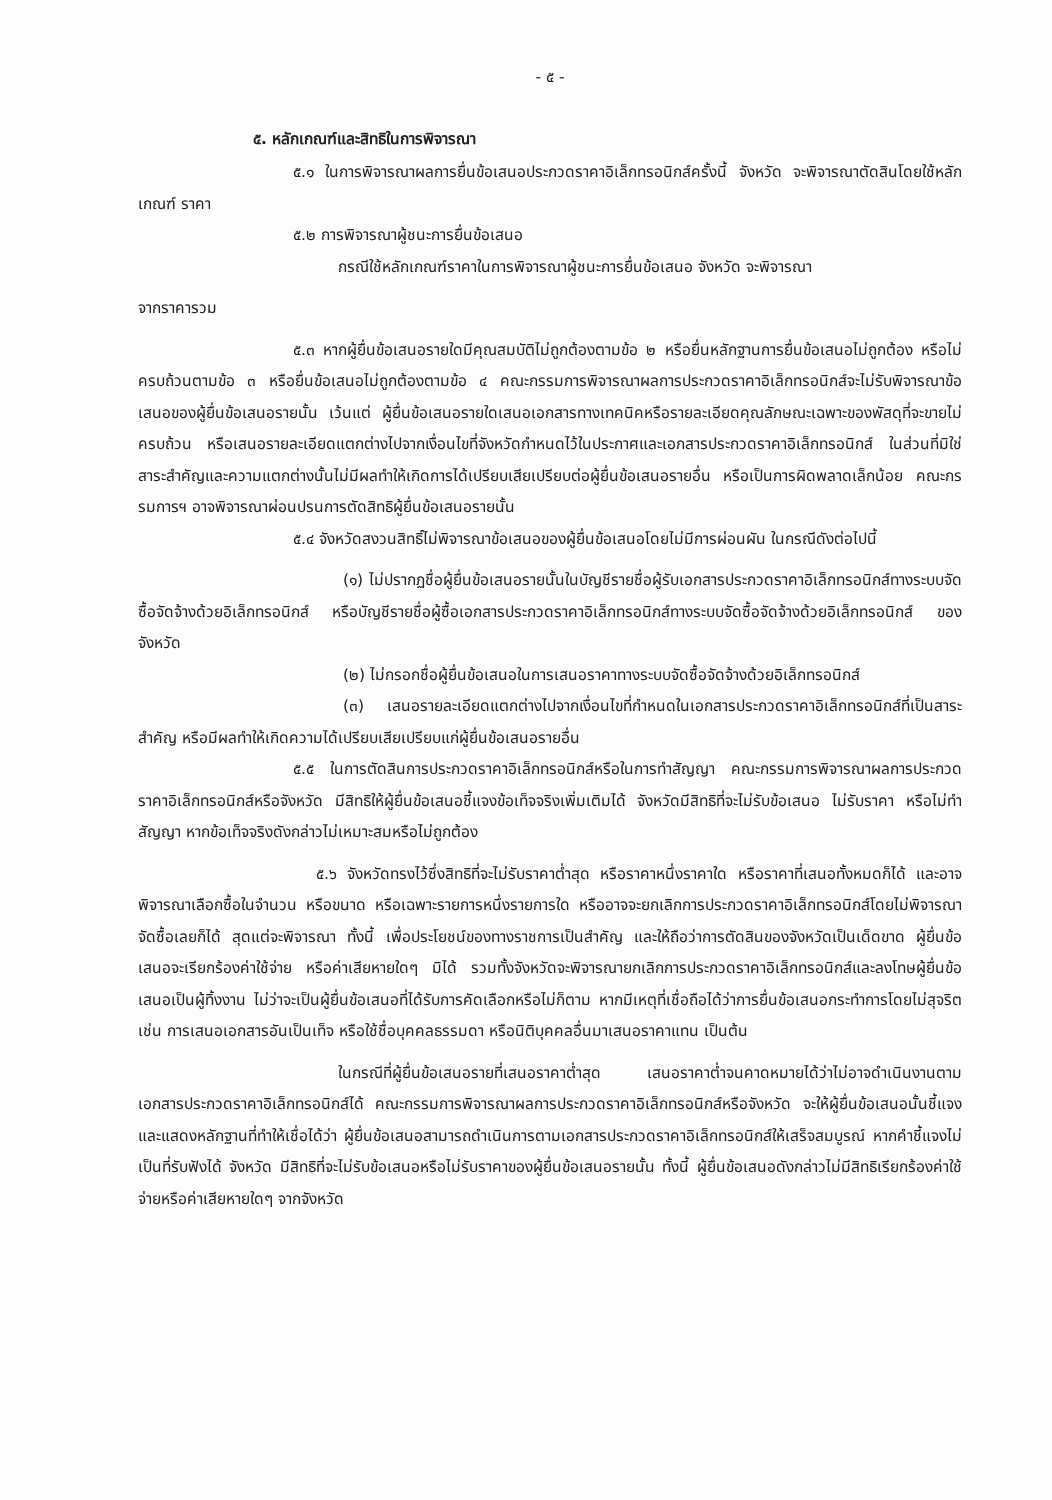- ๕ -
๕. หลักเกณฑ์และสิทธิในการพิจารณา
๕.๑ ในการพิจารณาผลการยื่นข้อเสนอประกวดราคาอิเล็กทรอนิกส์ครั้งนี้ จังหวัด จะพิจารณาตัดสินโดยใช้หลักเกณฑ์ ราคา
๕.๒ การพิจารณาผู้ชนะการยื่นข้อเสนอ
กรณีใช้หลักเกณฑ์ราคาในการพิจารณาผู้ชนะการยื่นข้อเสนอ จังหวัด จะพิจารณา
จากราคารวม
๕.๓ หากผู้ยื่นข้อเสนอรายใดมีคุณสมบัติไม่ถูกต้องตามข้อ ๒ หรือยื่นหลักฐานการยื่นข้อเสนอไม่ถูกต้อง หรือไม่ครบถ้วนตามข้อ ๓ หรือยื่นข้อเสนอไม่ถูกต้องตามข้อ ๔ คณะกรรมการพิจารณาผลการประกวดราคาอิเล็กทรอนิกส์จะไม่รับพิจารณาข้อเสนอของผู้ยื่นข้อเสนอรายนั้น เว้นแต่ ผู้ยื่นข้อเสนอรายใดเสนอเอกสารทางเทคนิคหรือรายละเอียดคุณลักษณะเฉพาะของพัสดุที่จะขายไม่ครบถ้วน หรือเสนอรายละเอียดแตกต่างไปจากเงื่อนไขที่จังหวัดกำหนดไว้ในประกาศและเอกสารประกวดราคาอิเล็กทรอนิกส์ ในส่วนที่มิใช่สาระสำคัญและความแตกต่างนั้นไม่มีผลทำให้เกิดการได้เปรียบเสียเปรียบต่อผู้ยื่นข้อเสนอรายอื่น หรือเป็นการผิดพลาดเล็กน้อย คณะกรรมการฯ อาจพิจารณาผ่อนปรนการตัดสิทธิผู้ยื่นข้อเสนอรายนั้น
๕.๔ จังหวัดสงวนสิทธิ์ไม่พิจารณาข้อเสนอของผู้ยื่นข้อเสนอโดยไม่มีการผ่อนผัน ในกรณีดังต่อไปนี้
(๑) ไม่ปรากฏชื่อผู้ยื่นข้อเสนอรายนั้นในบัญชีรายชื่อผู้รับเอกสารประกวดราคาอิเล็กทรอนิกส์ทางระบบจัดซื้อจัดจ้างด้วยอิเล็กทรอนิกส์ หรือบัญชีรายชื่อผู้ซื้อเอกสารประกวดราคาอิเล็กทรอนิกส์ทางระบบจัดซื้อจัดจ้างด้วยอิเล็กทรอนิกส์ ของจังหวัด
(๒) ไม่กรอกชื่อผู้ยื่นข้อเสนอในการเสนอราคาทางระบบจัดซื้อจัดจ้างด้วยอิเล็กทรอนิกส์
(๓) เสนอรายละเอียดแตกต่างไปจากเงื่อนไขที่กำหนดในเอกสารประกวดราคาอิเล็กทรอนิกส์ที่เป็นสาระสำคัญ หรือมีผลทำให้เกิดความได้เปรียบเสียเปรียบแก่ผู้ยื่นข้อเสนอรายอื่น
๕.๕ ในการตัดสินการประกวดราคาอิเล็กทรอนิกส์หรือในการทำสัญญา คณะกรรมการพิจารณาผลการประกวดราคาอิเล็กทรอนิกส์หรือจังหวัด มีสิทธิให้ผู้ยื่นข้อเสนอชี้แจงข้อเท็จจริงเพิ่มเติมได้ จังหวัดมีสิทธิที่จะไม่รับข้อเสนอ ไม่รับราคา หรือไม่ทำสัญญา หากข้อเท็จจริงดังกล่าวไม่เหมาะสมหรือไม่ถูกต้อง
๕.๖ จังหวัดทรงไว้ซึ่งสิทธิที่จะไม่รับราคาต่ำสุด หรือราคาหนึ่งราคาใด หรือราคาที่เสนอทั้งหมดก็ได้ และอาจพิจารณาเลือกซื้อในจำนวน หรือขนาด หรือเฉพาะรายการหนึ่งรายการใด หรืออาจจะยกเลิกการประกวดราคาอิเล็กทรอนิกส์โดยไม่พิจารณาจัดซื้อเลยก็ได้ สุดแต่จะพิจารณา ทั้งนี้ เพื่อประโยชน์ของทางราชการเป็นสำคัญ และให้ถือว่าการตัดสินของจังหวัดเป็นเด็ดขาด ผู้ยื่นข้อเสนอจะเรียกร้องค่าใช้จ่าย หรือค่าเสียหายใดๆ มิได้ รวมทั้งจังหวัดจะพิจารณายกเลิกการประกวดราคาอิเล็กทรอนิกส์และลงโทษผู้ยื่นข้อเสนอเป็นผู้ทิ้งงาน ไม่ว่าจะเป็นผู้ยื่นข้อเสนอที่ได้รับการคัดเลือกหรือไม่ก็ตาม หากมีเหตุที่เชื่อถือได้ว่าการยื่นข้อเสนอกระทำการโดยไม่สุจริต เช่น การเสนอเอกสารอันเป็นเท็จ หรือใช้ชื่อบุคคลธรรมดา หรือนิติบุคคลอื่นมาเสนอราคาแทน เป็นต้น
ในกรณีที่ผู้ยื่นข้อเสนอรายที่เสนอราคาต่ำสุด เสนอราคาต่ำจนคาดหมายได้ว่าไม่อาจดำเนินงานตามเอกสารประกวดราคาอิเล็กทรอนิกส์ได้ คณะกรรมการพิจารณาผลการประกวดราคาอิเล็กทรอนิกส์หรือจังหวัด จะให้ผู้ยื่นข้อเสนอนั้นชี้แจงและแสดงหลักฐานที่ทำให้เชื่อได้ว่า ผู้ยื่นข้อเสนอสามารถดำเนินการตามเอกสารประกวดราคาอิเล็กทรอนิกส์ให้เสร็จสมบูรณ์ หากคำชี้แจงไม่เป็นที่รับฟังได้ จังหวัด มีสิทธิที่จะไม่รับข้อเสนอหรือไม่รับราคาของผู้ยื่นข้อเสนอรายนั้น ทั้งนี้ ผู้ยื่นข้อเสนอดังกล่าวไม่มีสิทธิเรียกร้องค่าใช้จ่ายหรือค่าเสียหายใดๆ จากจังหวัด